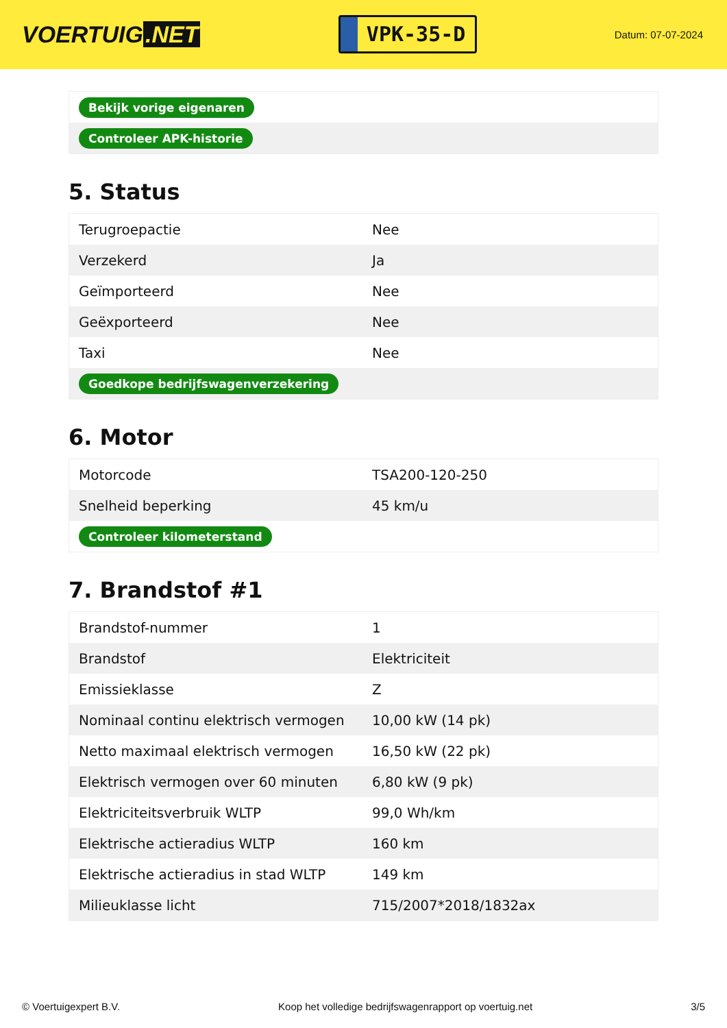VOERTUIG.NET
VPK-35-D
Datum: 07-07-2024
| Bekijk vorige eigenaren |
| Controleer APK-historie |
5. Status
| Terugroepactie | Nee |
| Verzekerd | Ja |
| Geïmporteerd | Nee |
| Geëxporteerd | Nee |
| Taxi | Nee |
| Goedkope bedrijfswagenverzekering | |
6. Motor
| Motorcode | TSA200-120-250 |
| Snelheid beperking | 45 km/u |
| Controleer kilometerstand | |
7. Brandstof #1
| Brandstof-nummer | 1 |
| Brandstof | Elektriciteit |
| Emissieklasse | Z |
| Nominaal continu elektrisch vermogen | 10,00 kW (14 pk) |
| Netto maximaal elektrisch vermogen | 16,50 kW (22 pk) |
| Elektrisch vermogen over 60 minuten | 6,80 kW (9 pk) |
| Elektriciteitsverbruik WLTP | 99,0 Wh/km |
| Elektrische actieradius WLTP | 160 km |
| Elektrische actieradius in stad WLTP | 149 km |
| Milieuklasse licht | 715/2007*2018/1832ax |
© Voertuigexpert B.V. Koop het volledige bedrijfswagenrapport op voertuig.net 3/5